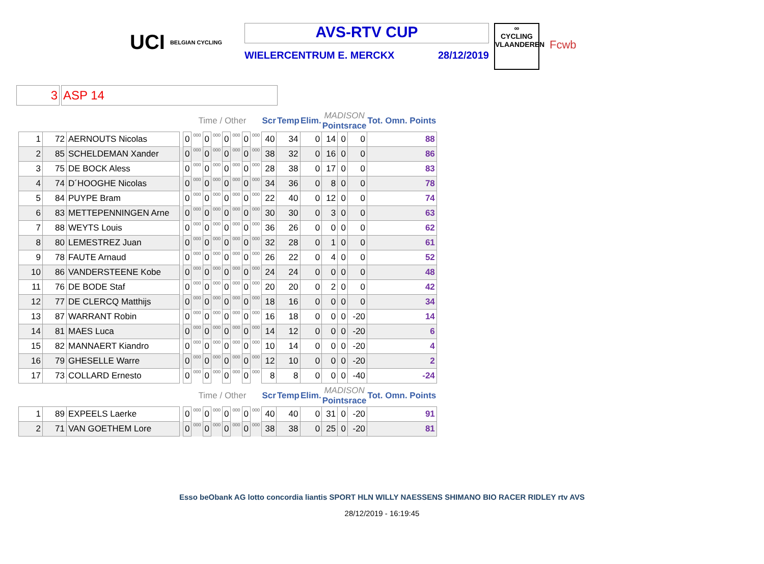UCI BELGIAN CYCLING
AVS-RTV CUP
WIELERCENTRUM E. MERCKX 28/12/2019
∞
CYCLING
VLAANDEREN
Fcwb
3 ASP 14
| | | | | Time / Other | | | | | | | | Scr | Temp | Elim. | MADISON Pointsrace | | | Tot. Omn. Points |
| --- | --- | --- | --- | --- | --- | --- | --- | --- | --- | --- | --- | --- | --- | --- | --- | --- | --- | --- |
| 1 | 72 | AERNOUTS Nicolas | | 0 | 000 | 0 | 000 | 0 | 000 | 0 | 000 | 40 | 34 | 0 | 14 | 0 | 0 | 88 |
| 2 | 85 | SCHELDEMAN Xander | | 0 | 000 | 0 | 000 | 0 | 000 | 0 | 000 | 38 | 32 | 0 | 16 | 0 | 0 | 86 |
| 3 | 75 | DE BOCK Aless | | 0 | 000 | 0 | 000 | 0 | 000 | 0 | 000 | 28 | 38 | 0 | 17 | 0 | 0 | 83 |
| 4 | 74 | D´HOOGHE Nicolas | | 0 | 000 | 0 | 000 | 0 | 000 | 0 | 000 | 34 | 36 | 0 | 8 | 0 | 0 | 78 |
| 5 | 84 | PUYPE Bram | | 0 | 000 | 0 | 000 | 0 | 000 | 0 | 000 | 22 | 40 | 0 | 12 | 0 | 0 | 74 |
| 6 | 83 | METTEPENNINGEN Arne | | 0 | 000 | 0 | 000 | 0 | 000 | 0 | 000 | 30 | 30 | 0 | 3 | 0 | 0 | 63 |
| 7 | 88 | WEYTS Louis | | 0 | 000 | 0 | 000 | 0 | 000 | 0 | 000 | 36 | 26 | 0 | 0 | 0 | 0 | 62 |
| 8 | 80 | LEMESTREZ Juan | | 0 | 000 | 0 | 000 | 0 | 000 | 0 | 000 | 32 | 28 | 0 | 1 | 0 | 0 | 61 |
| 9 | 78 | FAUTE Arnaud | | 0 | 000 | 0 | 000 | 0 | 000 | 0 | 000 | 26 | 22 | 0 | 4 | 0 | 0 | 52 |
| 10 | 86 | VANDERSTEENE Kobe | | 0 | 000 | 0 | 000 | 0 | 000 | 0 | 000 | 24 | 24 | 0 | 0 | 0 | 0 | 48 |
| 11 | 76 | DE BODE Staf | | 0 | 000 | 0 | 000 | 0 | 000 | 0 | 000 | 20 | 20 | 0 | 2 | 0 | 0 | 42 |
| 12 | 77 | DE CLERCQ Matthijs | | 0 | 000 | 0 | 000 | 0 | 000 | 0 | 000 | 18 | 16 | 0 | 0 | 0 | 0 | 34 |
| 13 | 87 | WARRANT Robin | | 0 | 000 | 0 | 000 | 0 | 000 | 0 | 000 | 16 | 18 | 0 | 0 | 0 | -20 | 14 |
| 14 | 81 | MAES Luca | | 0 | 000 | 0 | 000 | 0 | 000 | 0 | 000 | 14 | 12 | 0 | 0 | 0 | -20 | 6 |
| 15 | 82 | MANNAERT Kiandro | | 0 | 000 | 0 | 000 | 0 | 000 | 0 | 000 | 10 | 14 | 0 | 0 | 0 | -20 | 4 |
| 16 | 79 | GHESELLE Warre | | 0 | 000 | 0 | 000 | 0 | 000 | 0 | 000 | 12 | 10 | 0 | 0 | 0 | -20 | 2 |
| 17 | 73 | COLLARD Ernesto | | 0 | 000 | 0 | 000 | 0 | 000 | 0 | 000 | 8 | 8 | 0 | 0 | 0 | -40 | -24 |
| | | | | Time / Other | | | | | | | | Scr | Temp | Elim. | MADISON Pointsrace | | | Tot. Omn. Points |
| 1 | 89 | EXPEELS Laerke | | 0 | 000 | 0 | 000 | 0 | 000 | 0 | 000 | 40 | 40 | 0 | 31 | 0 | -20 | 91 |
| 2 | 71 | VAN GOETHEM Lore | | 0 | 000 | 0 | 000 | 0 | 000 | 0 | 000 | 38 | 38 | 0 | 25 | 0 | -20 | 81 |
Esso beObank AG lotto concordia liantis SPORT HLN WILLY NAESSENS SHIMANO BIO RACER RIDLEY rtv AVS
28/12/2019 - 16:19:45